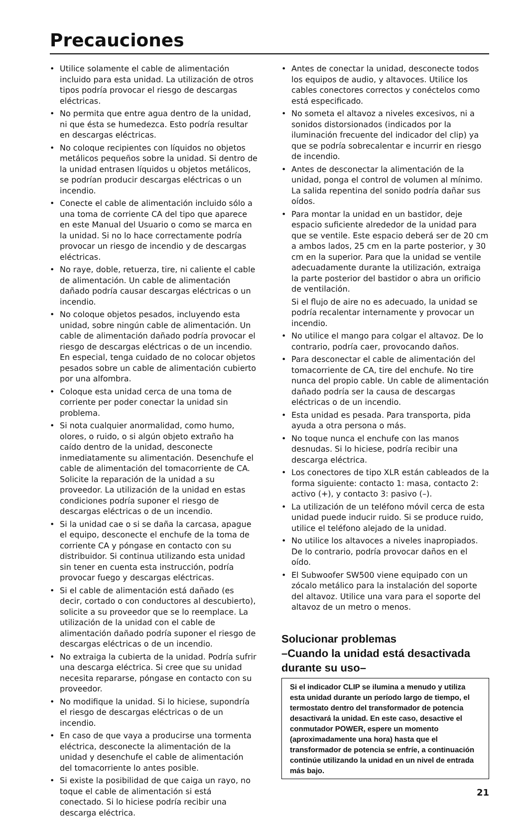Precauciones
• Utilice solamente el cable de alimentación incluido para esta unidad. La utilización de otros tipos podría provocar el riesgo de descargas eléctricas.
• No permita que entre agua dentro de la unidad, ni que ésta se humedezca. Esto podría resultar en descargas eléctricas.
• No coloque recipientes con líquidos no objetos metálicos pequeños sobre la unidad. Si dentro de la unidad entrasen líquidos u objetos metálicos, se podrían producir descargas eléctricas o un incendio.
• Conecte el cable de alimentación incluido sólo a una toma de corriente CA del tipo que aparece en este Manual del Usuario o como se marca en la unidad. Si no lo hace correctamente podría provocar un riesgo de incendio y de descargas eléctricas.
• No raye, doble, retuerza, tire, ni caliente el cable de alimentación. Un cable de alimentación dañado podría causar descargas eléctricas o un incendio.
• No coloque objetos pesados, incluyendo esta unidad, sobre ningún cable de alimentación. Un cable de alimentación dañado podría provocar el riesgo de descargas eléctricas o de un incendio. En especial, tenga cuidado de no colocar objetos pesados sobre un cable de alimentación cubierto por una alfombra.
• Coloque esta unidad cerca de una toma de corriente per poder conectar la unidad sin problema.
• Si nota cualquier anormalidad, como humo, olores, o ruido, o si algún objeto extraño ha caído dentro de la unidad, desconecte inmediatamente su alimentación. Desenchufe el cable de alimentación del tomacorriente de CA. Solicite la reparación de la unidad a su proveedor. La utilización de la unidad en estas condiciones podría suponer el riesgo de descargas eléctricas o de un incendio.
• Si la unidad cae o si se daña la carcasa, apague el equipo, desconecte el enchufe de la toma de corriente CA y póngase en contacto con su distribuidor. Si continua utilizando esta unidad sin tener en cuenta esta instrucción, podría provocar fuego y descargas eléctricas.
• Si el cable de alimentación está dañado (es decir, cortado o con conductores al descubierto), solicite a su proveedor que se lo reemplace. La utilización de la unidad con el cable de alimentación dañado podría suponer el riesgo de descargas eléctricas o de un incendio.
• No extraiga la cubierta de la unidad. Podría sufrir una descarga eléctrica. Si cree que su unidad necesita repararse, póngase en contacto con su proveedor.
• No modifique la unidad. Si lo hiciese, supondría el riesgo de descargas eléctricas o de un incendio.
• En caso de que vaya a producirse una tormenta eléctrica, desconecte la alimentación de la unidad y desenchufe el cable de alimentación del tomacorriente lo antes posible.
• Si existe la posibilidad de que caiga un rayo, no toque el cable de alimentación si está conectado. Si lo hiciese podría recibir una descarga eléctrica.
• Antes de conectar la unidad, desconecte todos los equipos de audio, y altavoces. Utilice los cables conectores correctos y conéctelos como está especificado.
• No someta el altavoz a niveles excesivos, ni a sonidos distorsionados (indicados por la iluminación frecuente del indicador del clip) ya que se podría sobrecalentar e incurrir en riesgo de incendio.
• Antes de desconectar la alimentación de la unidad, ponga el control de volumen al mínimo. La salida repentina del sonido podría dañar sus oídos.
• Para montar la unidad en un bastidor, deje espacio suficiente alrededor de la unidad para que se ventile. Este espacio deberá ser de 20 cm a ambos lados, 25 cm en la parte posterior, y 30 cm en la superior. Para que la unidad se ventile adecuadamente durante la utilización, extraiga la parte posterior del bastidor o abra un orificio de ventilación.
Si el flujo de aire no es adecuado, la unidad se podría recalentar internamente y provocar un incendio.
• No utilice el mango para colgar el altavoz. De lo contrario, podría caer, provocando daños.
• Para desconectar el cable de alimentación del tomacorriente de CA, tire del enchufe. No tire nunca del propio cable. Un cable de alimentación dañado podría ser la causa de descargas eléctricas o de un incendio.
• Esta unidad es pesada. Para transporta, pida ayuda a otra persona o más.
• No toque nunca el enchufe con las manos desnudas. Si lo hiciese, podría recibir una descarga eléctrica.
• Los conectores de tipo XLR están cableados de la forma siguiente: contacto 1: masa, contacto 2: activo (+), y contacto 3: pasivo (–).
• La utilización de un teléfono móvil cerca de esta unidad puede inducir ruido. Si se produce ruido, utilice el teléfono alejado de la unidad.
• No utilice los altavoces a niveles inapropiados. De lo contrario, podría provocar daños en el oído.
• El Subwoofer SW500 viene equipado con un zócalo metálico para la instalación del soporte del altavoz. Utilice una vara para el soporte del altavoz de un metro o menos.
Solucionar problemas
–Cuando la unidad está desactivada durante su uso–
Si el indicador CLIP se ilumina a menudo y utiliza esta unidad durante un período largo de tiempo, el termostato dentro del transformador de potencia desactivará la unidad. En este caso, desactive el conmutador POWER, espere un momento (aproximadamente una hora) hasta que el transformador de potencia se enfríe, a continuación continúe utilizando la unidad en un nivel de entrada más bajo.
21